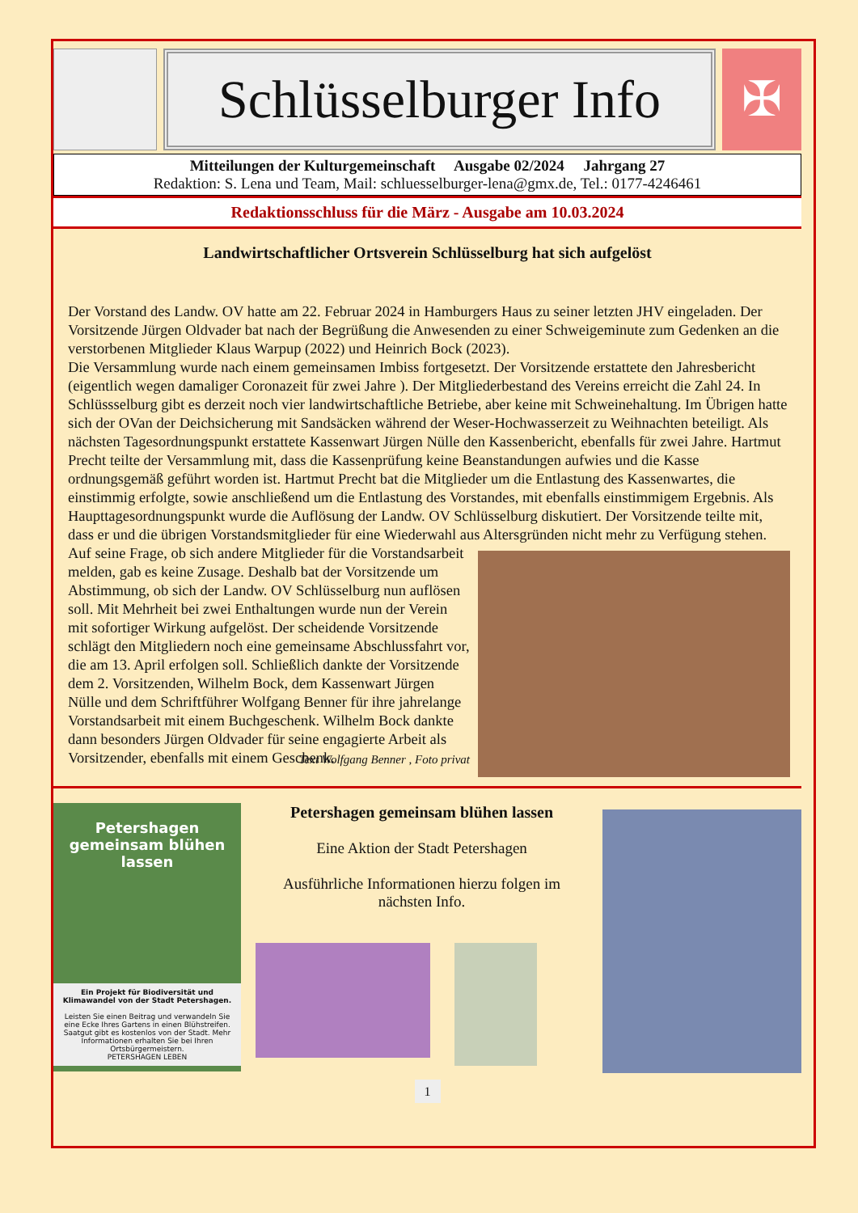Schlüsselburger Info
✠
Mitteilungen der Kulturgemeinschaft Ausgabe 02/2024 Jahrgang 27
Redaktion: S. Lena und Team, Mail: schluesselburger-lena@gmx.de, Tel.: 0177-4246461
Redaktionsschluss für die März - Ausgabe am 10.03.2024
Landwirtschaftlicher Ortsverein Schlüsselburg hat sich aufgelöst
Der Vorstand des Landw. OV hatte am 22. Februar 2024 in Hamburgers Haus zu seiner letzten JHV eingeladen. Der Vorsitzende Jürgen Oldvader bat nach der Begrüßung die Anwesenden zu einer Schweigeminute zum Gedenken an die verstorbenen Mitglieder Klaus Warpup (2022) und Heinrich Bock (2023).
Die Versammlung wurde nach einem gemeinsamen Imbiss fortgesetzt. Der Vorsitzende erstattete den Jahresbericht (eigentlich wegen damaliger Coronazeit für zwei Jahre ). Der Mitgliederbestand des Vereins erreicht die Zahl 24. In Schlüssselburg gibt es derzeit noch vier landwirtschaftliche Betriebe, aber keine mit Schweinehaltung. Im Übrigen hatte sich der OVan der Deichsicherung mit Sandsäcken während der Weser-Hochwasserzeit zu Weihnachten beteiligt. Als nächsten Tagesordnungspunkt erstattete Kassenwart Jürgen Nülle den Kassenbericht, ebenfalls für zwei Jahre. Hartmut Precht teilte der Versammlung mit, dass die Kassenprüfung keine Beanstandungen aufwies und die Kasse ordnungsgemäß geführt worden ist. Hartmut Precht bat die Mitglieder um die Entlastung des Kassenwartes, die einstimmig erfolgte, sowie anschließend um die Entlastung des Vorstandes, mit ebenfalls einstimmigem Ergebnis. Als Haupttagesordnungspunkt wurde die Auflösung der Landw. OV Schlüsselburg diskutiert. Der Vorsitzende teilte mit, dass er und die übrigen Vorstandsmitglieder für eine Wiederwahl aus Altersgründen nicht mehr zu Verfügung stehen. Auf seine Frage, ob sich andere Mitglieder für die Vorstandsarbeit melden, gab es keine Zusage. Deshalb bat der Vorsitzende um Abstimmung, ob sich der Landw. OV Schlüsselburg nun auflösen soll. Mit Mehrheit bei zwei Enthaltungen wurde nun der Verein mit sofortiger Wirkung aufgelöst. Der scheidende Vorsitzende schlägt den Mitgliedern noch eine gemeinsame Abschlussfahrt vor, die am 13. April erfolgen soll. Schließlich dankte der Vorsitzende dem 2. Vorsitzenden, Wilhelm Bock, dem Kassenwart Jürgen Nülle und dem Schriftführer Wolfgang Benner für ihre jahrelange Vorstandsarbeit mit einem Buchgeschenk. Wilhelm Bock dankte dann besonders Jürgen Oldvader für seine engagierte Arbeit als Vorsitzender, ebenfalls mit einem Geschenk.
Text Wolfgang Benner , Foto privat
Petershagen gemeinsam blühen lassen
Ein Projekt für Biodiversität und Klimawandel von der Stadt Petershagen.
Leisten Sie einen Beitrag und verwandeln Sie eine Ecke Ihres Gartens in einen Blühstreifen. Saatgut gibt es kostenlos von der Stadt. Mehr Informationen erhalten Sie bei Ihren Ortsbürgermeistern.
PETERSHAGEN LEBEN
Petershagen gemeinsam blühen lassen
Eine Aktion der Stadt Petershagen
Ausführliche Informationen hierzu folgen im nächsten Info.
1